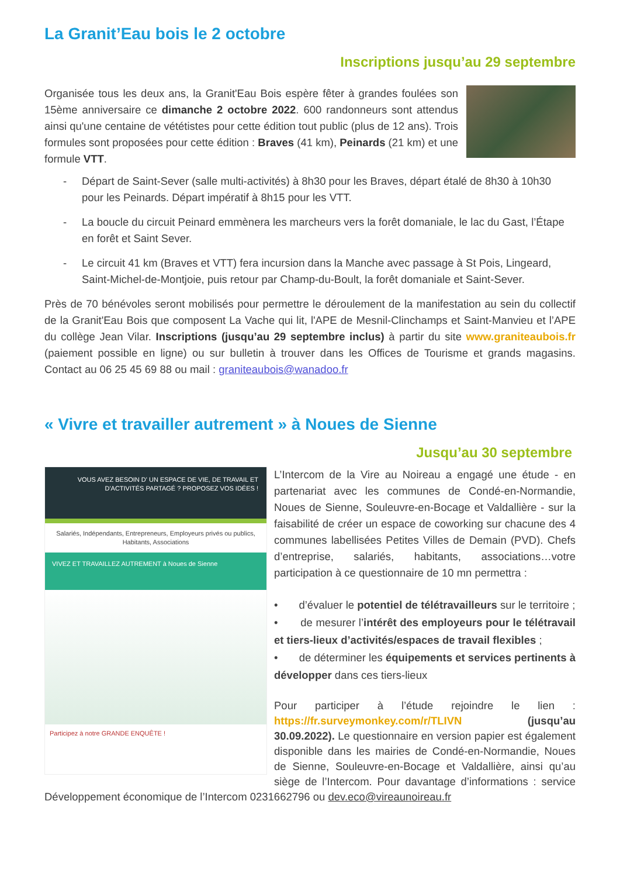La Granit’Eau bois le 2 octobre
Inscriptions jusqu’au 29 septembre
Organisée tous les deux ans, la Granit'Eau Bois espère fêter à grandes foulées son 15ème anniversaire ce dimanche 2 octobre 2022. 600 randonneurs sont attendus ainsi qu'une centaine de vététistes pour cette édition tout public (plus de 12 ans). Trois formules sont proposées pour cette édition : Braves (41 km), Peinards (21 km) et une formule VTT.
- Départ de Saint-Sever (salle multi-activités) à 8h30 pour les Braves, départ étalé de 8h30 à 10h30 pour les Peinards. Départ impératif à 8h15 pour les VTT.
- La boucle du circuit Peinard emmènera les marcheurs vers la forêt domaniale, le lac du Gast, l’Étape en forêt et Saint Sever.
- Le circuit 41 km (Braves et VTT) fera incursion dans la Manche avec passage à St Pois, Lingeard, Saint-Michel-de-Montjoie, puis retour par Champ-du-Boult, la forêt domaniale et Saint-Sever.
Près de 70 bénévoles seront mobilisés pour permettre le déroulement de la manifestation au sein du collectif de la Granit'Eau Bois que composent La Vache qui lit, l'APE de Mesnil-Clinchamps et Saint-Manvieu et l’APE du collège Jean Vilar. Inscriptions (jusqu’au 29 septembre inclus) à partir du site www.graniteaubois.fr (paiement possible en ligne) ou sur bulletin à trouver dans les Offices de Tourisme et grands magasins. Contact au 06 25 45 69 88 ou mail : graniteaubois@wanadoo.fr
« Vivre et travailler autrement » à Noues de Sienne
Jusqu’au 30 septembre
VOUS AVEZ BESOIN D' UN ESPACE DE VIE, DE TRAVAIL ET D'ACTIVITÉS PARTAGÉ ? PROPOSEZ VOS IDÉES !
Salariés, Indépendants, Entrepreneurs, Employeurs privés ou publics, Habitants, Associations
VIVEZ ET TRAVAILLEZ AUTREMENT à Noues de Sienne
Participez à notre GRANDE ENQUÊTE !
L’Intercom de la Vire au Noireau a engagé une étude - en partenariat avec les communes de Condé-en-Normandie, Noues de Sienne, Souleuvre-en-Bocage et Valdallière - sur la faisabilité de créer un espace de coworking sur chacune des 4 communes labellisées Petites Villes de Demain (PVD). Chefs d’entreprise, salariés, habitants, associations…votre participation à ce questionnaire de 10 mn permettra :
• d’évaluer le potentiel de télétravailleurs sur le territoire ;
• de mesurer l’intérêt des employeurs pour le télétravail et tiers-lieux d’activités/espaces de travail flexibles ;
• de déterminer les équipements et services pertinents à développer dans ces tiers-lieux
Pour participer à l’étude rejoindre le lien : https://fr.surveymonkey.com/r/TLIVN (jusqu’au 30.09.2022). Le questionnaire en version papier est également disponible dans les mairies de Condé-en-Normandie, Noues de Sienne, Souleuvre-en-Bocage et Valdallière, ainsi qu’au siège de l’Intercom. Pour davantage d’informations : service Développement économique de l’Intercom 0231662796 ou dev.eco@vireaunoireau.fr